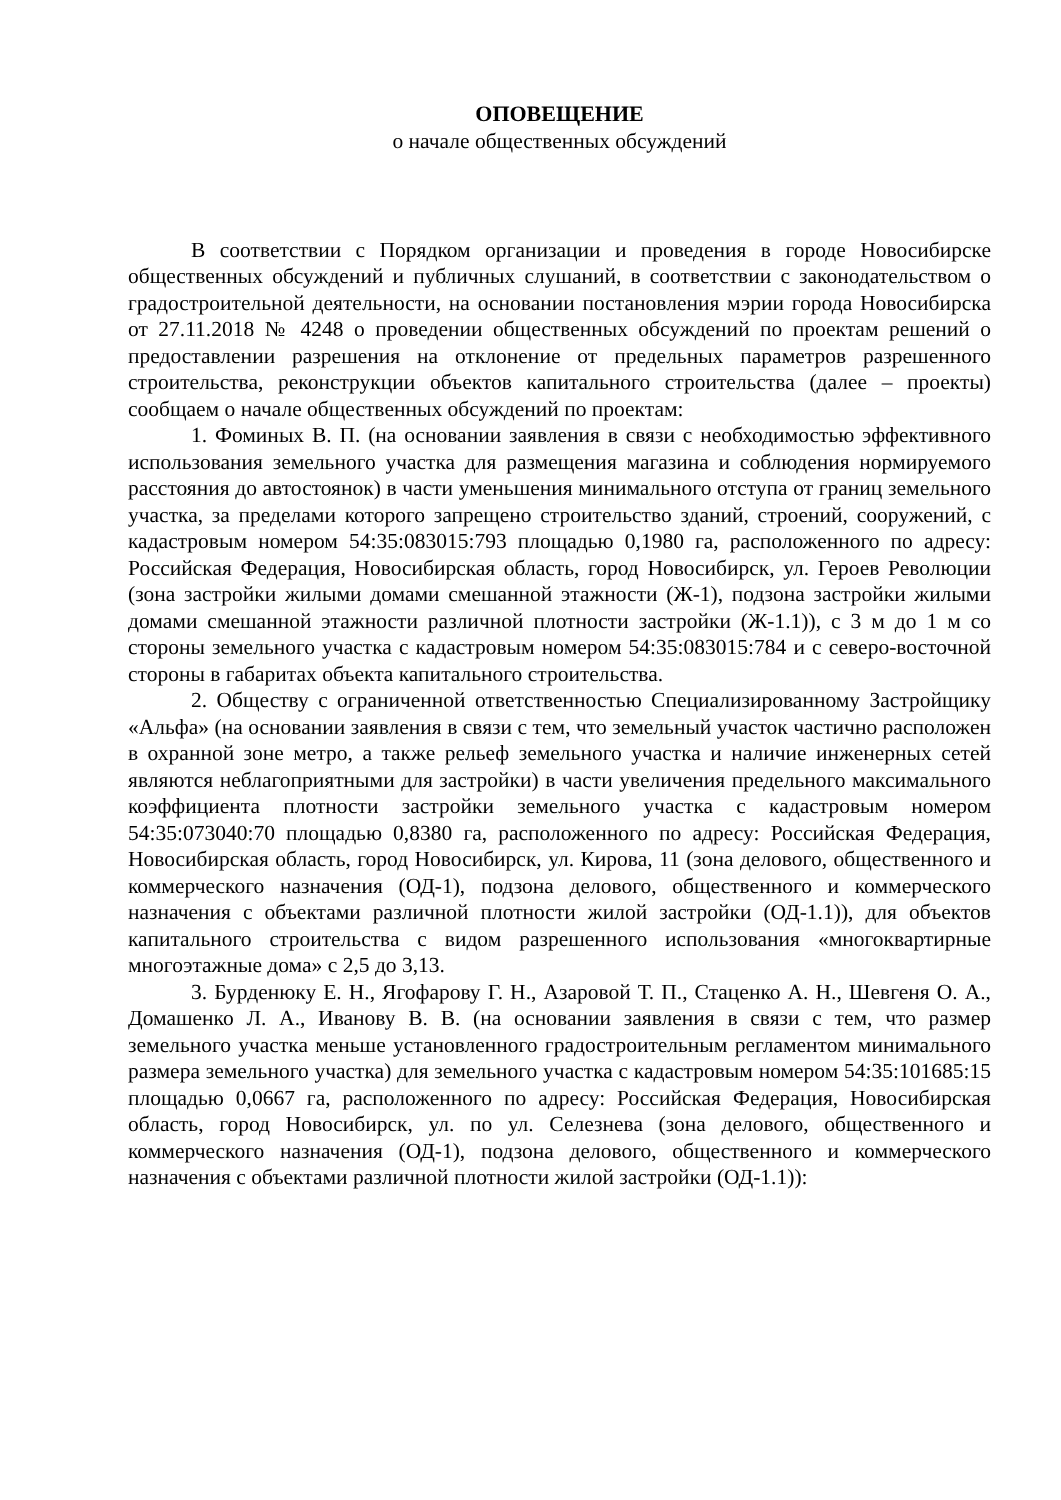ОПОВЕЩЕНИЕ
о начале общественных обсуждений
В соответствии с Порядком организации и проведения в городе Новосибирске общественных обсуждений и публичных слушаний, в соответствии с законодательством о градостроительной деятельности, на основании постановления мэрии города Новосибирска от 27.11.2018 № 4248 о проведении общественных обсуждений по проектам решений о предоставлении разрешения на отклонение от предельных параметров разрешенного строительства, реконструкции объектов капитального строительства (далее – проекты) сообщаем о начале общественных обсуждений по проектам:
1. Фоминых В. П. (на основании заявления в связи с необходимостью эффективного использования земельного участка для размещения магазина и соблюдения нормируемого расстояния до автостоянок) в части уменьшения минимального отступа от границ земельного участка, за пределами которого запрещено строительство зданий, строений, сооружений, с кадастровым номером 54:35:083015:793 площадью 0,1980 га, расположенного по адресу: Российская Федерация, Новосибирская область, город Новосибирск, ул. Героев Революции (зона застройки жилыми домами смешанной этажности (Ж-1), подзона застройки жилыми домами смешанной этажности различной плотности застройки (Ж-1.1)), с 3 м до 1 м со стороны земельного участка с кадастровым номером 54:35:083015:784 и с северо-восточной стороны в габаритах объекта капитального строительства.
2. Обществу с ограниченной ответственностью Специализированному Застройщику «Альфа» (на основании заявления в связи с тем, что земельный участок частично расположен в охранной зоне метро, а также рельеф земельного участка и наличие инженерных сетей являются неблагоприятными для застройки) в части увеличения предельного максимального коэффициента плотности застройки земельного участка с кадастровым номером 54:35:073040:70 площадью 0,8380 га, расположенного по адресу: Российская Федерация, Новосибирская область, город Новосибирск, ул. Кирова, 11 (зона делового, общественного и коммерческого назначения (ОД-1), подзона делового, общественного и коммерческого назначения с объектами различной плотности жилой застройки (ОД-1.1)), для объектов капитального строительства с видом разрешенного использования «многоквартирные многоэтажные дома» с 2,5 до 3,13.
3. Бурденюку Е. Н., Ягофарову Г. Н., Азаровой Т. П., Стаценко А. Н., Шевгеня О. А., Домашенко Л. А., Иванову В. В. (на основании заявления в связи с тем, что размер земельного участка меньше установленного градостроительным регламентом минимального размера земельного участка) для земельного участка с кадастровым номером 54:35:101685:15 площадью 0,0667 га, расположенного по адресу: Российская Федерация, Новосибирская область, город Новосибирск, ул. по ул. Селезнева (зона делового, общественного и коммерческого назначения (ОД-1), подзона делового, общественного и коммерческого назначения с объектами различной плотности жилой застройки (ОД-1.1)):